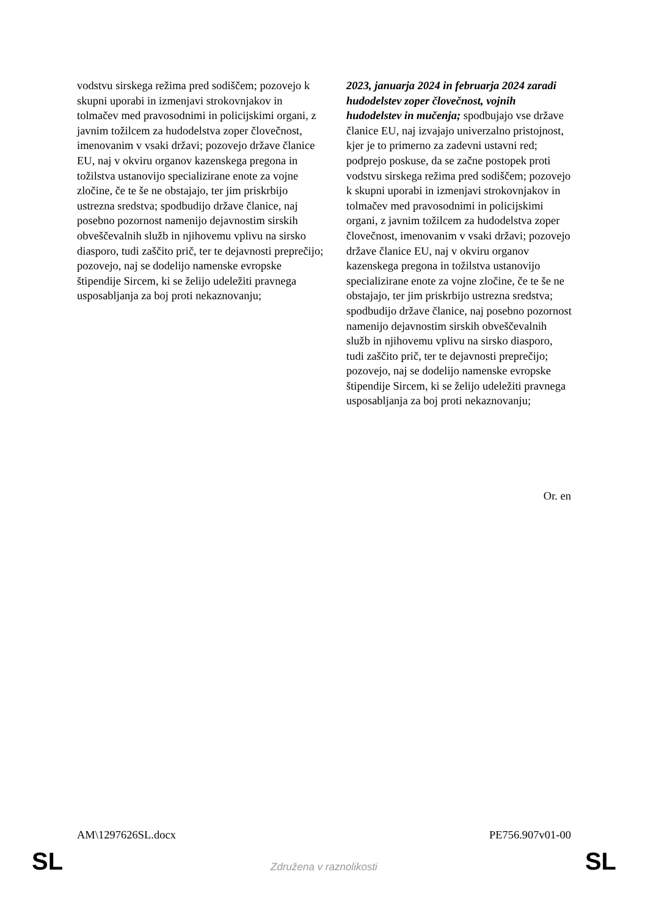| vodstvu sirskega režima pred sodiščem; pozovejo k skupni uporabi in izmenjavi strokovnjakov in tolmačev med pravosodnimi in policijskimi organi, z javnim tožilcem za hudodelstva zoper človečnost, imenovanim v vsaki državi; pozovejo države članice EU, naj v okviru organov kazenskega pregona in tožilstva ustanovijo specializirane enote za vojne zločine, če te še ne obstajajo, ter jim priskrbijo ustrezna sredstva; spodbudijo države članice, naj posebno pozornost namenijo dejavnostim sirskih obveščevalnih služb in njihovemu vplivu na sirsko diasporo, tudi zaščito prič, ter te dejavnosti preprečijo; pozovejo, naj se dodelijo namenske evropske štipendije Sircem, ki se želijo udeležiti pravnega usposabljanja za boj proti nekaznovanju; | 2023, januarja 2024 in februarja 2024 zaradi hudodelstev zoper človečnost, vojnih hudodelstev in mučenja; spodbujajo vse države članice EU, naj izvajajo univerzalno pristojnost, kjer je to primerno za zadevni ustavni red; podprejo poskuse, da se začne postopek proti vodstvu sirskega režima pred sodiščem; pozovejo k skupni uporabi in izmenjavi strokovnjakov in tolmačev med pravosodnimi in policijskimi organi, z javnim tožilcem za hudodelstva zoper človečnost, imenovanim v vsaki državi; pozovejo države članice EU, naj v okviru organov kazenskega pregona in tožilstva ustanovijo specializirane enote za vojne zločine, če te še ne obstajajo, ter jim priskrbijo ustrezna sredstva; spodbudijo države članice, naj posebno pozornost namenijo dejavnostim sirskih obveščevalnih služb in njihovemu vplivu na sirsko diasporo, tudi zaščito prič, ter te dejavnosti preprečijo; pozovejo, naj se dodelijo namenske evropske štipendije Sircem, ki se želijo udeležiti pravnega usposabljanja za boj proti nekaznovanju; |
Or. en
AM\1297626SL.docx PE756.907v01-00
SL
Združena v raznolikosti SL